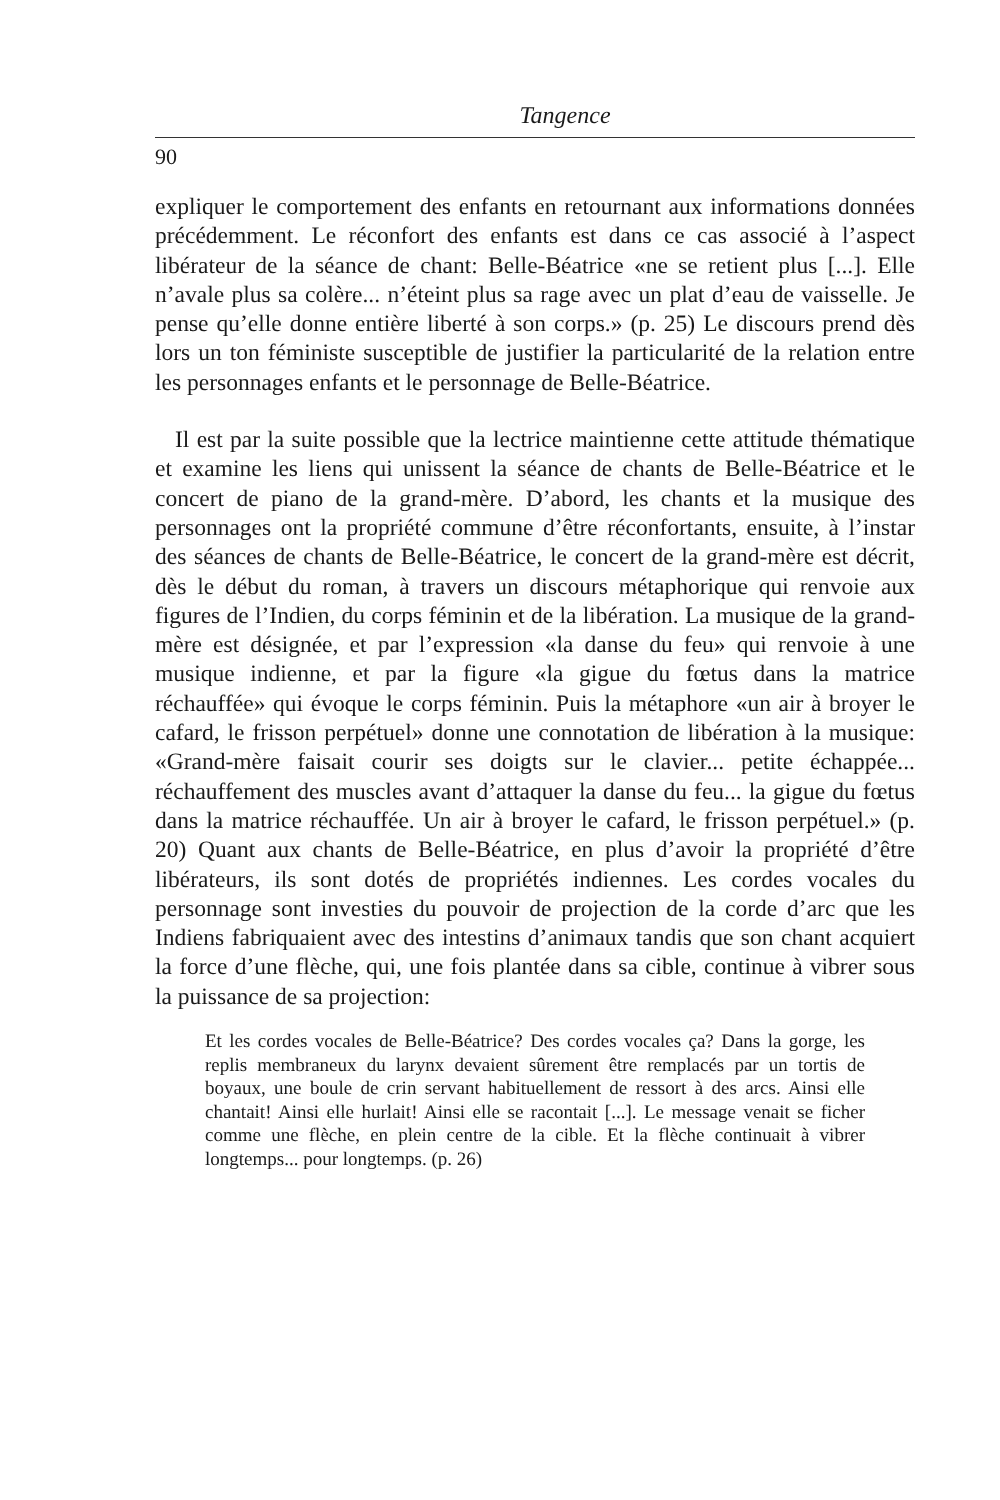Tangence
90
expliquer le comportement des enfants en retournant aux informations données précédemment. Le réconfort des enfants est dans ce cas associé à l’aspect libérateur de la séance de chant: Belle-Béatrice «ne se retient plus [...]. Elle n’avale plus sa colère... n’éteint plus sa rage avec un plat d’eau de vaisselle. Je pense qu’elle donne entière liberté à son corps.» (p. 25) Le discours prend dès lors un ton féministe susceptible de justifier la particularité de la relation entre les personnages enfants et le personnage de Belle-Béatrice.
Il est par la suite possible que la lectrice maintienne cette attitude thématique et examine les liens qui unissent la séance de chants de Belle-Béatrice et le concert de piano de la grand-mère. D’abord, les chants et la musique des personnages ont la propriété commune d’être réconfortants, ensuite, à l’instar des séances de chants de Belle-Béatrice, le concert de la grand-mère est décrit, dès le début du roman, à travers un discours métaphorique qui renvoie aux figures de l’Indien, du corps féminin et de la libération. La musique de la grand-mère est désignée, et par l’expression «la danse du feu» qui renvoie à une musique indienne, et par la figure «la gigue du fœtus dans la matrice réchauffée» qui évoque le corps féminin. Puis la métaphore «un air à broyer le cafard, le frisson perpétuel» donne une connotation de libération à la musique: «Grand-mère faisait courir ses doigts sur le clavier... petite échappée... réchauffement des muscles avant d’attaquer la danse du feu... la gigue du fœtus dans la matrice réchauffée. Un air à broyer le cafard, le frisson perpétuel.» (p. 20) Quant aux chants de Belle-Béatrice, en plus d’avoir la propriété d’être libérateurs, ils sont dotés de propriétés indiennes. Les cordes vocales du personnage sont investies du pouvoir de projection de la corde d’arc que les Indiens fabriquaient avec des intestins d’animaux tandis que son chant acquiert la force d’une flèche, qui, une fois plantée dans sa cible, continue à vibrer sous la puissance de sa projection:
Et les cordes vocales de Belle-Béatrice? Des cordes vocales ça? Dans la gorge, les replis membraneux du larynx devaient sûrement être remplacés par un tortis de boyaux, une boule de crin servant habituellement de ressort à des arcs. Ainsi elle chantait! Ainsi elle hurlait! Ainsi elle se racontait [...]. Le message venait se ficher comme une flèche, en plein centre de la cible. Et la flèche continuait à vibrer longtemps... pour longtemps. (p. 26)